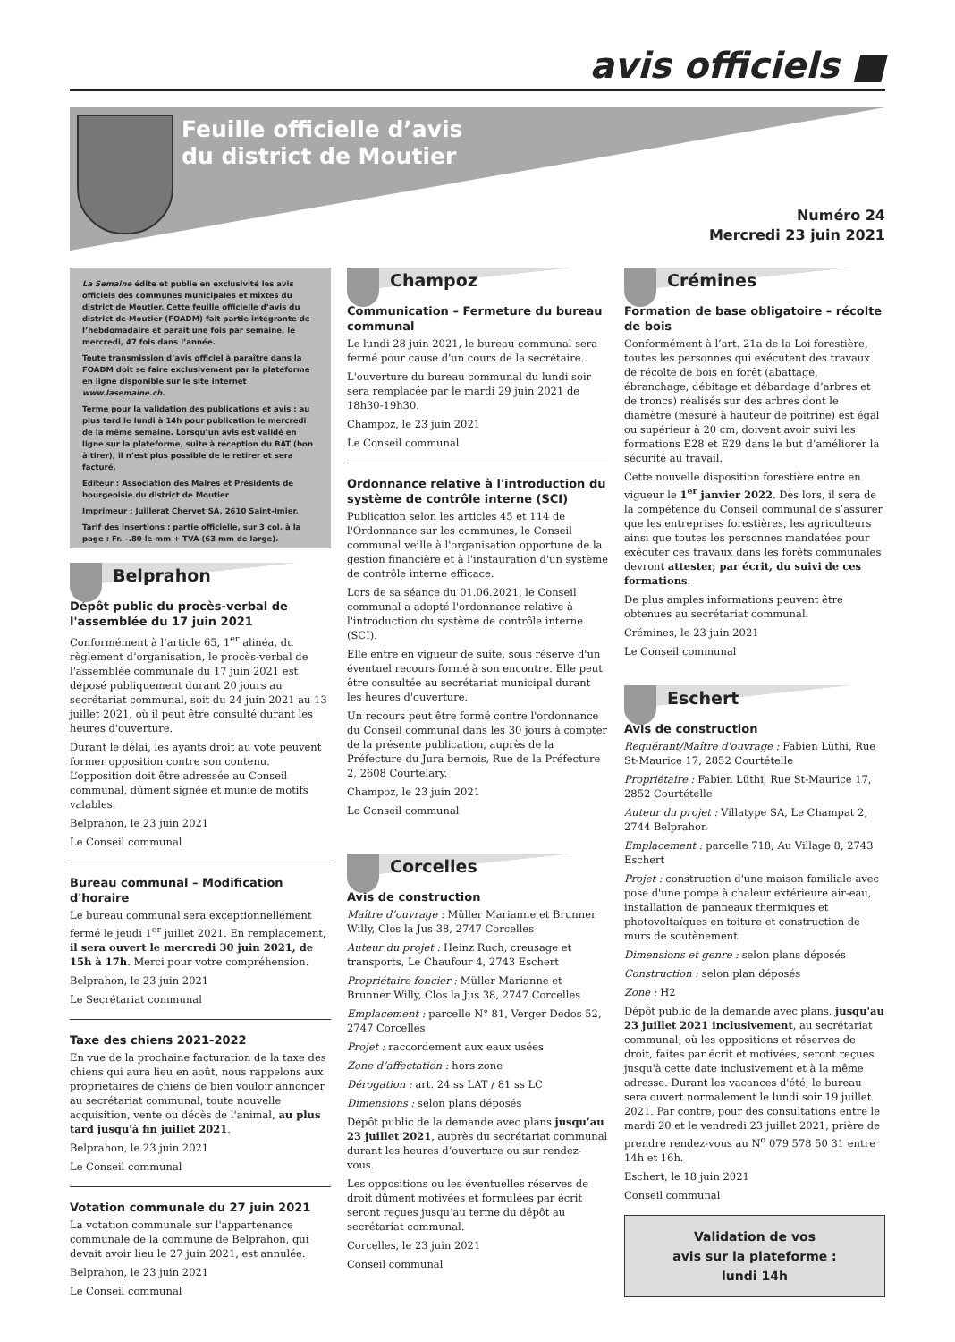avis officiels ■
Feuille officielle d’avis
du district de Moutier
Numéro 24
Mercredi 23 juin 2021
La Semaine édite et publie en exclusivité les avis officiels des communes municipales et mixtes du district de Moutier. Cette feuille officielle d’avis du district de Moutier (FOADM) fait partie intégrante de l’hebdomadaire et paraît une fois par semaine, le mercredi, 47 fois dans l’année.
Toute transmission d’avis officiel à paraître dans la FOADM doit se faire exclusivement par la plateforme en ligne disponible sur le site internet www.lasemaine.ch.
Terme pour la validation des publications et avis : au plus tard le lundi à 14h pour publication le mercredi de la même semaine. Lorsqu’un avis est validé en ligne sur la plateforme, suite à réception du BAT (bon à tirer), il n’est plus possible de le retirer et sera facturé.
Editeur : Association des Maires et Présidents de bourgeoisie du district de Moutier
Imprimeur : Juillerat Chervet SA, 2610 Saint-Imier.
Tarif des insertions : partie officielle, sur 3 col. à la page : Fr. –.80 le mm + TVA (63 mm de large).
Belprahon
Dépôt public du procès-verbal de l'assemblée du 17 juin 2021
Conformément à l’article 65, 1<sup>er</sup> alinéa, du règlement d’organisation, le procès-verbal de l'assemblée communale du 17 juin 2021 est déposé publiquement durant 20 jours au secrétariat communal, soit du 24 juin 2021 au 13 juillet 2021, où il peut être consulté durant les heures d'ouverture.
Durant le délai, les ayants droit au vote peuvent former opposition contre son contenu. L’opposition doit être adressée au Conseil communal, dûment signée et munie de motifs valables.
Belprahon, le 23 juin 2021
Le Conseil communal
Bureau communal – Modification d'horaire
Le bureau communal sera exceptionnellement fermé le jeudi 1<sup>er</sup> juillet 2021. En remplacement, il sera ouvert le mercredi 30 juin 2021, de 15h à 17h. Merci pour votre compréhension.
Belprahon, le 23 juin 2021
Le Secrétariat communal
Taxe des chiens 2021-2022
En vue de la prochaine facturation de la taxe des chiens qui aura lieu en août, nous rappelons aux propriétaires de chiens de bien vouloir annoncer au secrétariat communal, toute nouvelle acquisition, vente ou décès de l'animal, au plus tard jusqu'à fin juillet 2021.
Belprahon, le 23 juin 2021
Le Conseil communal
Votation communale du 27 juin 2021
La votation communale sur l'appartenance communale de la commune de Belprahon, qui devait avoir lieu le 27 juin 2021, est annulée.
Belprahon, le 23 juin 2021
Le Conseil communal
Champoz
Communication – Fermeture du bureau communal
Le lundi 28 juin 2021, le bureau communal sera fermé pour cause d'un cours de la secrétaire.
L'ouverture du bureau communal du lundi soir sera remplacée par le mardi 29 juin 2021 de 18h30-19h30.
Champoz, le 23 juin 2021
Le Conseil communal
Ordonnance relative à l'introduction du système de contrôle interne (SCI)
Publication selon les articles 45 et 114 de l'Ordonnance sur les communes, le Conseil communal veille à l'organisation opportune de la gestion financière et à l'instauration d'un système de contrôle interne efficace.
Lors de sa séance du 01.06.2021, le Conseil communal a adopté l'ordonnance relative à l'introduction du système de contrôle interne (SCI).
Elle entre en vigueur de suite, sous réserve d'un éventuel recours formé à son encontre. Elle peut être consultée au secrétariat municipal durant les heures d'ouverture.
Un recours peut être formé contre l'ordonnance du Conseil communal dans les 30 jours à compter de la présente publication, auprès de la Préfecture du Jura bernois, Rue de la Préfecture 2, 2608 Courtelary.
Champoz, le 23 juin 2021
Le Conseil communal
Corcelles
Avis de construction
Maître d’ouvrage : Müller Marianne et Brunner Willy, Clos la Jus 38, 2747 Corcelles
Auteur du projet : Heinz Ruch, creusage et transports, Le Chaufour 4, 2743 Eschert
Propriétaire foncier : Müller Marianne et Brunner Willy, Clos la Jus 38, 2747 Corcelles
Emplacement : parcelle N° 81, Verger Dedos 52, 2747 Corcelles
Projet : raccordement aux eaux usées
Zone d’affectation : hors zone
Dérogation : art. 24 ss LAT / 81 ss LC
Dimensions : selon plans déposés
Dépôt public de la demande avec plans jusqu’au 23 juillet 2021, auprès du secrétariat communal durant les heures d’ouverture ou sur rendez-vous.
Les oppositions ou les éventuelles réserves de droit dûment motivées et formulées par écrit seront reçues jusqu’au terme du dépôt au secrétariat communal.
Corcelles, le 23 juin 2021
Conseil communal
Crémines
Formation de base obligatoire – récolte de bois
Conformément à l’art. 21a de la Loi forestière, toutes les personnes qui exécutent des travaux de récolte de bois en forêt (abattage, ébranchage, débitage et débardage d’arbres et de troncs) réalisés sur des arbres dont le diamètre (mesuré à hauteur de poitrine) est égal ou supérieur à 20 cm, doivent avoir suivi les formations E28 et E29 dans le but d’améliorer la sécurité au travail.
Cette nouvelle disposition forestière entre en vigueur le 1<sup>er</sup> janvier 2022. Dès lors, il sera de la compétence du Conseil communal de s’assurer que les entreprises forestières, les agriculteurs ainsi que toutes les personnes mandatées pour exécuter ces travaux dans les forêts communales devront attester, par écrit, du suivi de ces formations.
De plus amples informations peuvent être obtenues au secrétariat communal.
Crémines, le 23 juin 2021
Le Conseil communal
Eschert
Avis de construction
Requérant/Maître d'ouvrage : Fabien Lüthi, Rue St-Maurice 17, 2852 Courtételle
Propriétaire : Fabien Lüthi, Rue St-Maurice 17, 2852 Courtételle
Auteur du projet : Villatype SA, Le Champat 2, 2744 Belprahon
Emplacement : parcelle 718, Au Village 8, 2743 Eschert
Projet : construction d'une maison familiale avec pose d'une pompe à chaleur extérieure air-eau, installation de panneaux thermiques et photovoltaïques en toiture et construction de murs de soutènement
Dimensions et genre : selon plans déposés
Construction : selon plan déposés
Zone : H2
Dépôt public de la demande avec plans, jusqu'au 23 juillet 2021 inclusivement, au secrétariat communal, où les oppositions et réserves de droit, faites par écrit et motivées, seront reçues jusqu'à cette date inclusivement et à la même adresse. Durant les vacances d'été, le bureau sera ouvert normalement le lundi soir 19 juillet 2021. Par contre, pour des consultations entre le mardi 20 et le vendredi 23 juillet 2021, prière de prendre rendez-vous au N<sup>o</sup> 079 578 50 31 entre 14h et 16h.
Eschert, le 18 juin 2021
Conseil communal
Validation de vos
avis sur la plateforme :
lundi 14h